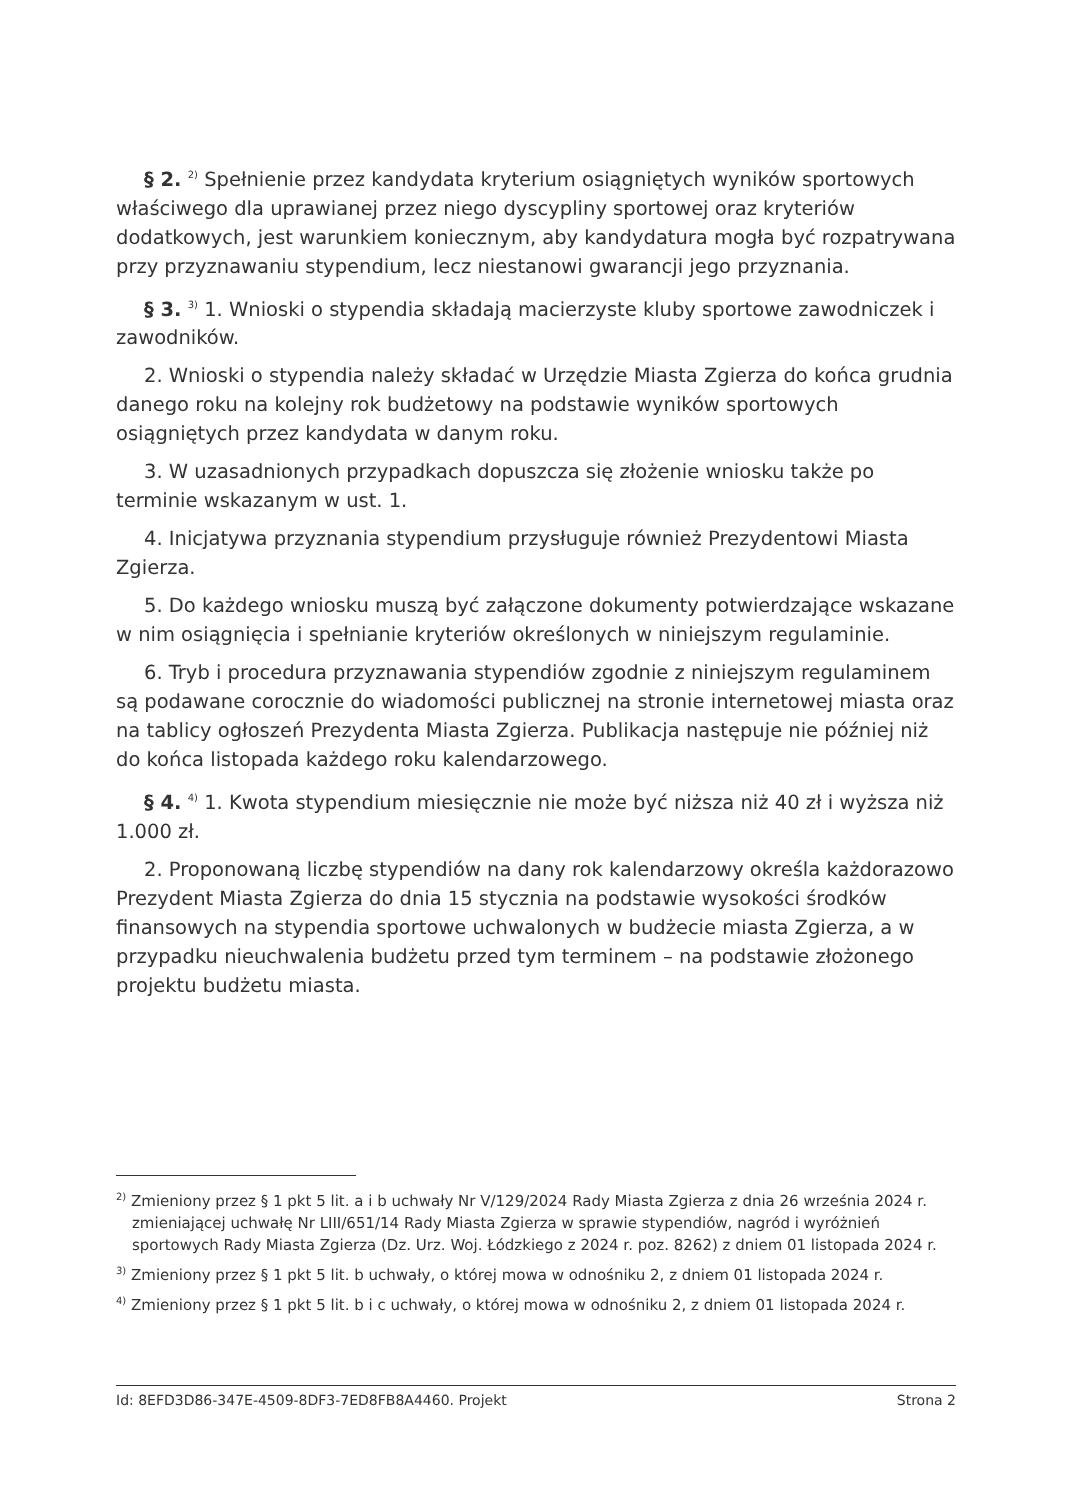§ 2. <sup>2)</sup> Spełnienie przez kandydata kryterium osiągniętych wyników sportowych właściwego dla uprawianej przez niego dyscypliny sportowej oraz kryteriów dodatkowych, jest warunkiem koniecznym, aby kandydatura mogła być rozpatrywana przy przyznawaniu stypendium, lecz niestanowi gwarancji jego przyznania.
§ 3. <sup>3)</sup> 1. Wnioski o stypendia składają macierzyste kluby sportowe zawodniczek i zawodników.
2. Wnioski o stypendia należy składać w Urzędzie Miasta Zgierza do końca grudnia danego roku na kolejny rok budżetowy na podstawie wyników sportowych osiągniętych przez kandydata w danym roku.
3. W uzasadnionych przypadkach dopuszcza się złożenie wniosku także po terminie wskazanym w ust. 1.
4. Inicjatywa przyznania stypendium przysługuje również Prezydentowi Miasta Zgierza.
5. Do każdego wniosku muszą być załączone dokumenty potwierdzające wskazane w nim osiągnięcia i spełnianie kryteriów określonych w niniejszym regulaminie.
6. Tryb i procedura przyznawania stypendiów zgodnie z niniejszym regulaminem są podawane corocznie do wiadomości publicznej na stronie internetowej miasta oraz na tablicy ogłoszeń Prezydenta Miasta Zgierza. Publikacja następuje nie później niż do końca listopada każdego roku kalendarzowego.
§ 4. <sup>4)</sup> 1. Kwota stypendium miesięcznie nie może być niższa niż 40 zł i wyższa niż 1.000 zł.
2. Proponowaną liczbę stypendiów na dany rok kalendarzowy określa każdorazowo Prezydent Miasta Zgierza do dnia 15 stycznia na podstawie wysokości środków finansowych na stypendia sportowe uchwalonych w budżecie miasta Zgierza, a w przypadku nieuchwalenia budżetu przed tym terminem – na podstawie złożonego projektu budżetu miasta.
<sup>2)</sup> Zmieniony przez § 1 pkt 5 lit. a i b uchwały Nr V/129/2024 Rady Miasta Zgierza z dnia 26 września 2024 r. zmieniającej uchwałę Nr LIII/651/14 Rady Miasta Zgierza w sprawie stypendiów, nagród i wyróżnień sportowych Rady Miasta Zgierza (Dz. Urz. Woj. Łódzkiego z 2024 r. poz. 8262) z dniem 01 listopada 2024 r.
<sup>3)</sup> Zmieniony przez § 1 pkt 5 lit. b uchwały, o której mowa w odnośniku 2, z dniem 01 listopada 2024 r.
<sup>4)</sup> Zmieniony przez § 1 pkt 5 lit. b i c uchwały, o której mowa w odnośniku 2, z dniem 01 listopada 2024 r.
Id: 8EFD3D86-347E-4509-8DF3-7ED8FB8A4460. Projekt Strona 2